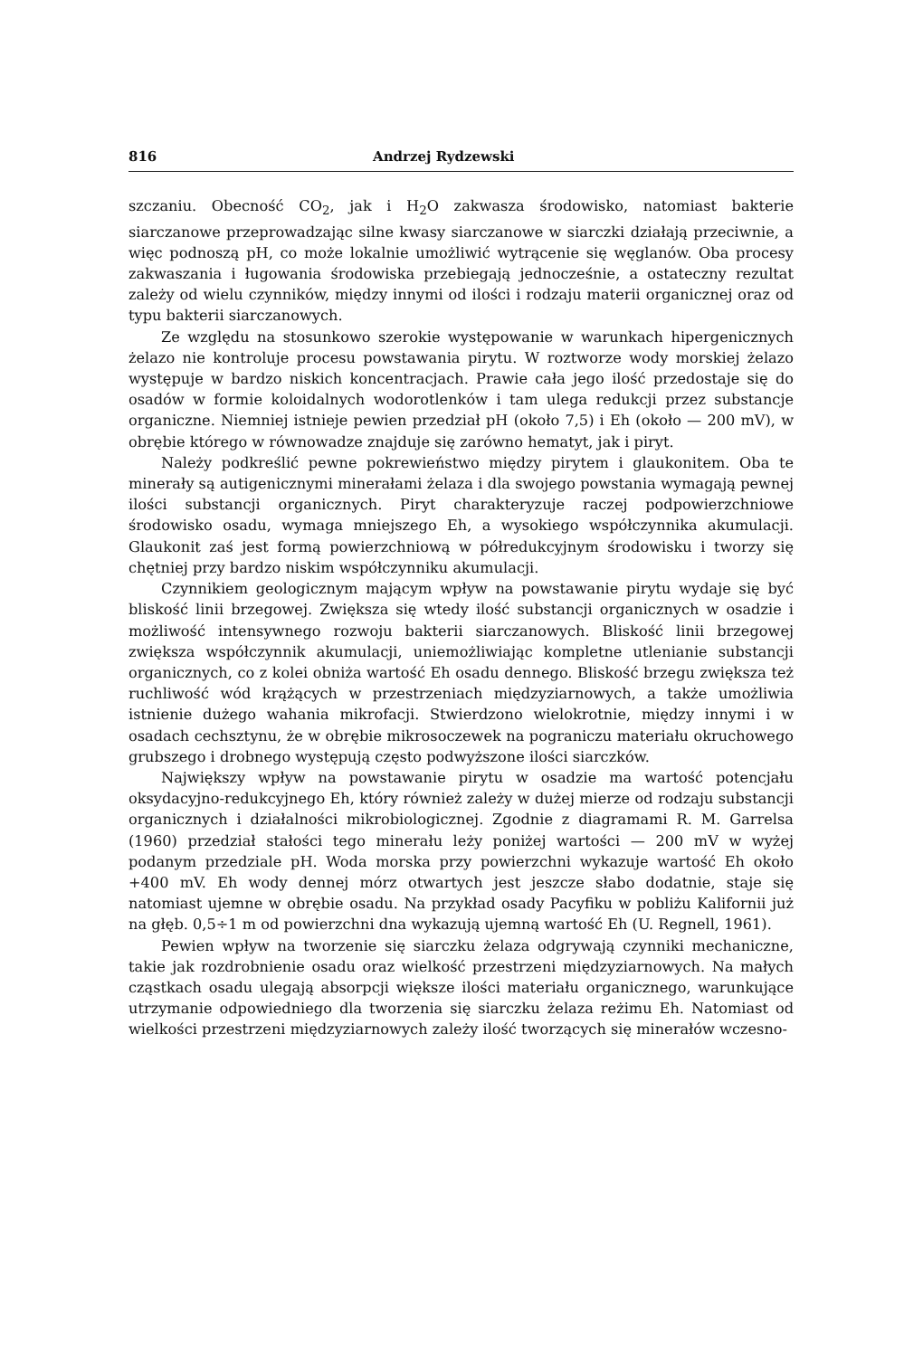816 Andrzej Rydzewski
szczaniu. Obecność CO<sub>2</sub>, jak i H<sub>2</sub>O zakwasza środowisko, natomiast bakterie siarczanowe przeprowadzając silne kwasy siarczanowe w siarczki działają przeciwnie, a więc podnoszą pH, co może lokalnie umożliwić wytrącenie się węglanów. Oba procesy zakwaszania i ługowania środowiska przebiegają jednocześnie, a ostateczny rezultat zależy od wielu czynników, między innymi od ilości i rodzaju materii organicznej oraz od typu bakterii siarczanowych.
Ze względu na stosunkowo szerokie występowanie w warunkach hipergenicznych żelazo nie kontroluje procesu powstawania pirytu. W roztworze wody morskiej żelazo występuje w bardzo niskich koncentracjach. Prawie cała jego ilość przedostaje się do osadów w formie koloidalnych wodorotlenków i tam ulega redukcji przez substancje organiczne. Niemniej istnieje pewien przedział pH (około 7,5) i Eh (około — 200 mV), w obrębie którego w równowadze znajduje się zarówno hematyt, jak i piryt.
Należy podkreślić pewne pokrewieństwo między pirytem i glaukonitem. Oba te minerały są autigenicznymi minerałami żelaza i dla swojego powstania wymagają pewnej ilości substancji organicznych. Piryt charakteryzuje raczej podpowierzchniowe środowisko osadu, wymaga mniejszego Eh, a wysokiego współczynnika akumulacji. Glaukonit zaś jest formą powierzchniową w półredukcyjnym środowisku i tworzy się chętniej przy bardzo niskim współczynniku akumulacji.
Czynnikiem geologicznym mającym wpływ na powstawanie pirytu wydaje się być bliskość linii brzegowej. Zwiększa się wtedy ilość substancji organicznych w osadzie i możliwość intensywnego rozwoju bakterii siarczanowych. Bliskość linii brzegowej zwiększa współczynnik akumulacji, uniemożliwiając kompletne utlenianie substancji organicznych, co z kolei obniża wartość Eh osadu dennego. Bliskość brzegu zwiększa też ruchliwość wód krążących w przestrzeniach międzyziarnowych, a także umożliwia istnienie dużego wahania mikrofacji. Stwierdzono wielokrotnie, między innymi i w osadach cechsztynu, że w obrębie mikrosoczewek na pograniczu materiału okruchowego grubszego i drobnego występują często podwyższone ilości siarczków.
Największy wpływ na powstawanie pirytu w osadzie ma wartość potencjału oksydacyjno-redukcyjnego Eh, który również zależy w dużej mierze od rodzaju substancji organicznych i działalności mikrobiologicznej. Zgodnie z diagramami R. M. Garrelsa (1960) przedział stałości tego minerału leży poniżej wartości — 200 mV w wyżej podanym przedziale pH. Woda morska przy powierzchni wykazuje wartość Eh około +400 mV. Eh wody dennej mórz otwartych jest jeszcze słabo dodatnie, staje się natomiast ujemne w obrębie osadu. Na przykład osady Pacyfiku w pobliżu Kalifornii już na głęb. 0,5÷1 m od powierzchni dna wykazują ujemną wartość Eh (U. Regnell, 1961).
Pewien wpływ na tworzenie się siarczku żelaza odgrywają czynniki mechaniczne, takie jak rozdrobnienie osadu oraz wielkość przestrzeni międzyziarnowych. Na małych cząstkach osadu ulegają absorpcji większe ilości materiału organicznego, warunkujące utrzymanie odpowiedniego dla tworzenia się siarczku żelaza reżimu Eh. Natomiast od wielkości przestrzeni międzyziarnowych zależy ilość tworzących się minerałów wczesno-